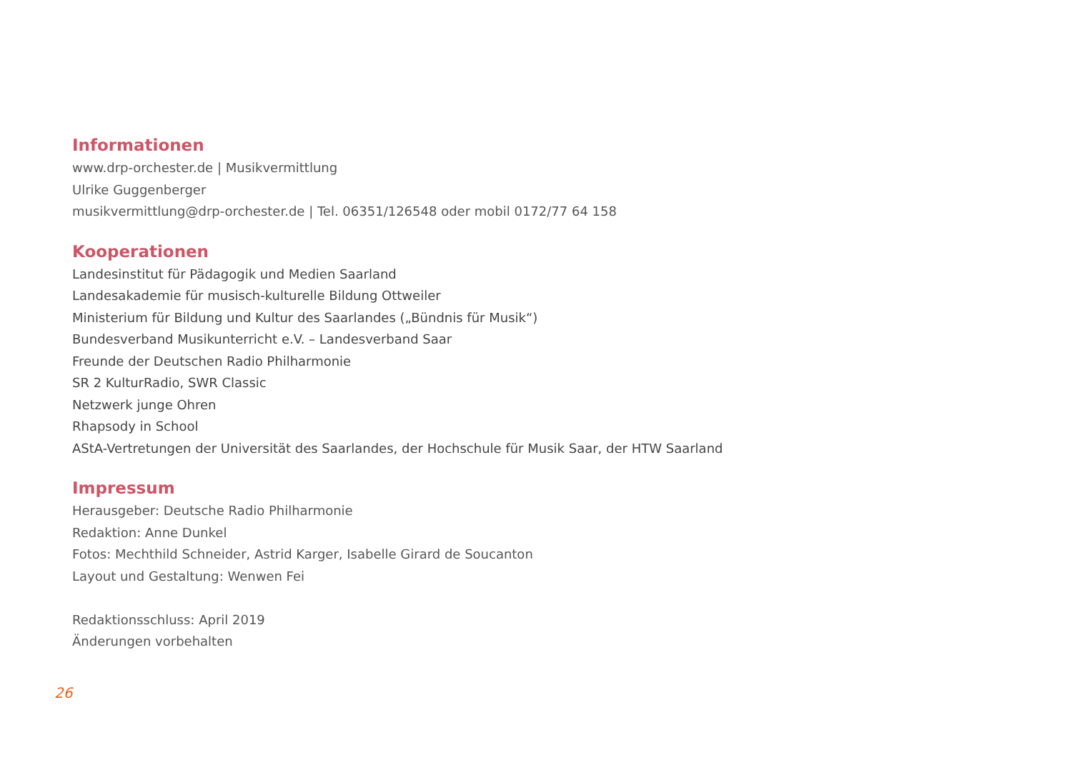Informationen
www.drp-orchester.de | Musikvermittlung
Ulrike Guggenberger
musikvermittlung@drp-orchester.de | Tel. 06351/126548 oder mobil 0172/77 64 158
Kooperationen
Landesinstitut für Pädagogik und Medien Saarland
Landesakademie für musisch-kulturelle Bildung Ottweiler
Ministerium für Bildung und Kultur des Saarlandes („Bündnis für Musik“)
Bundesverband Musikunterricht e.V. – Landesverband Saar
Freunde der Deutschen Radio Philharmonie
SR 2 KulturRadio, SWR Classic
Netzwerk junge Ohren
Rhapsody in School
AStA-Vertretungen der Universität des Saarlandes, der Hochschule für Musik Saar, der HTW Saarland
Impressum
Herausgeber: Deutsche Radio Philharmonie
Redaktion: Anne Dunkel
Fotos: Mechthild Schneider, Astrid Karger, Isabelle Girard de Soucanton
Layout und Gestaltung: Wenwen Fei
Redaktionsschluss: April 2019
Änderungen vorbehalten
26